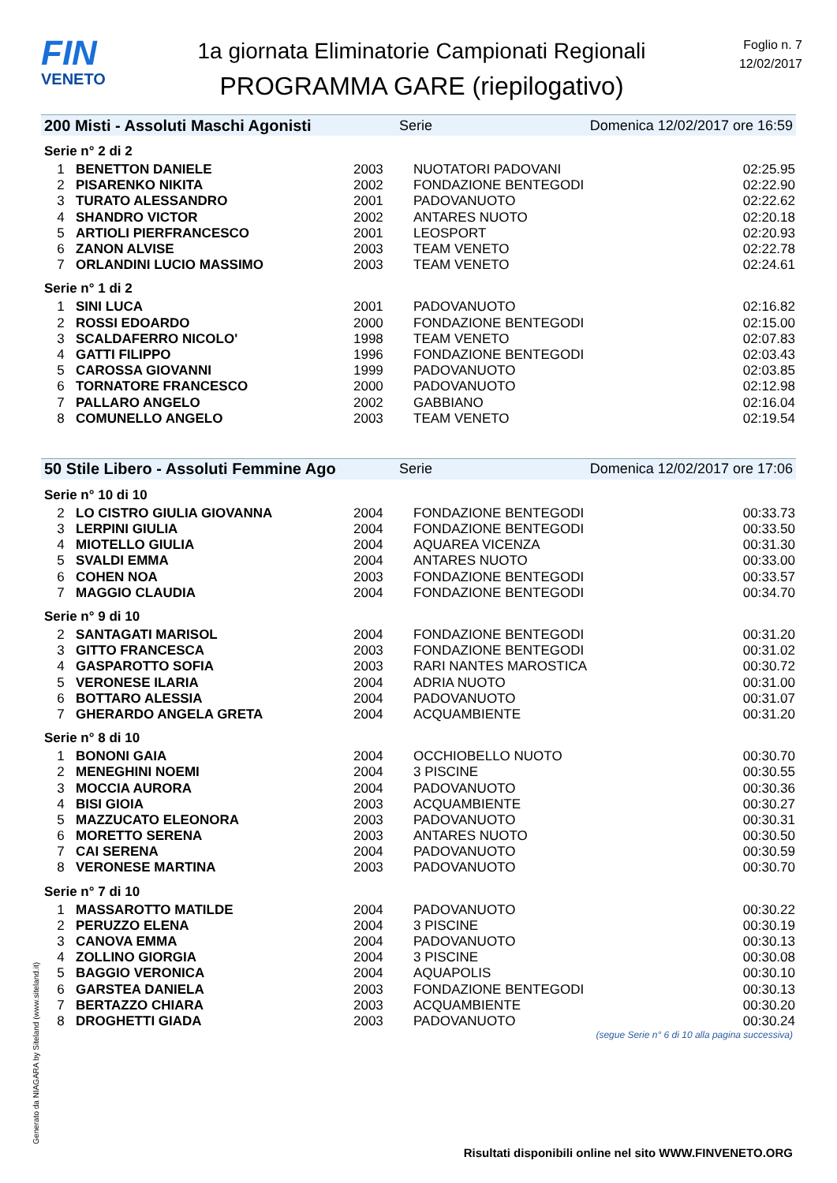FIN
VENETO
1a giornata Eliminatorie Campionati Regionali
PROGRAMMA GARE (riepilogativo)
Foglio n. 7
12/02/2017
200 Misti - Assoluti Maschi Agonisti Serie Domenica 12/02/2017 ore 16:59
Serie n° 2 di 2
| 1 | BENETTON DANIELE | 2003 | NUOTATORI PADOVANI | 02:25.95 |
| 2 | PISARENKO NIKITA | 2002 | FONDAZIONE BENTEGODI | 02:22.90 |
| 3 | TURATO ALESSANDRO | 2001 | PADOVANUOTO | 02:22.62 |
| 4 | SHANDRO VICTOR | 2002 | ANTARES NUOTO | 02:20.18 |
| 5 | ARTIOLI PIERFRANCESCO | 2001 | LEOSPORT | 02:20.93 |
| 6 | ZANON ALVISE | 2003 | TEAM VENETO | 02:22.78 |
| 7 | ORLANDINI LUCIO MASSIMO | 2003 | TEAM VENETO | 02:24.61 |
Serie n° 1 di 2
| 1 | SINI LUCA | 2001 | PADOVANUOTO | 02:16.82 |
| 2 | ROSSI EDOARDO | 2000 | FONDAZIONE BENTEGODI | 02:15.00 |
| 3 | SCALDAFERRO NICOLO' | 1998 | TEAM VENETO | 02:07.83 |
| 4 | GATTI FILIPPO | 1996 | FONDAZIONE BENTEGODI | 02:03.43 |
| 5 | CAROSSA GIOVANNI | 1999 | PADOVANUOTO | 02:03.85 |
| 6 | TORNATORE FRANCESCO | 2000 | PADOVANUOTO | 02:12.98 |
| 7 | PALLARO ANGELO | 2002 | GABBIANO | 02:16.04 |
| 8 | COMUNELLO ANGELO | 2003 | TEAM VENETO | 02:19.54 |
50 Stile Libero - Assoluti Femmine Ago Serie Domenica 12/02/2017 ore 17:06
Serie n° 10 di 10
| 2 | LO CISTRO GIULIA GIOVANNA | 2004 | FONDAZIONE BENTEGODI | 00:33.73 |
| 3 | LERPINI GIULIA | 2004 | FONDAZIONE BENTEGODI | 00:33.50 |
| 4 | MIOTELLO GIULIA | 2004 | AQUAREA VICENZA | 00:31.30 |
| 5 | SVALDI EMMA | 2004 | ANTARES NUOTO | 00:33.00 |
| 6 | COHEN NOA | 2003 | FONDAZIONE BENTEGODI | 00:33.57 |
| 7 | MAGGIO CLAUDIA | 2004 | FONDAZIONE BENTEGODI | 00:34.70 |
Serie n° 9 di 10
| 2 | SANTAGATI MARISOL | 2004 | FONDAZIONE BENTEGODI | 00:31.20 |
| 3 | GITTO FRANCESCA | 2003 | FONDAZIONE BENTEGODI | 00:31.02 |
| 4 | GASPAROTTO SOFIA | 2003 | RARI NANTES MAROSTICA | 00:30.72 |
| 5 | VERONESE ILARIA | 2004 | ADRIA NUOTO | 00:31.00 |
| 6 | BOTTARO ALESSIA | 2004 | PADOVANUOTO | 00:31.07 |
| 7 | GHERARDO ANGELA GRETA | 2004 | ACQUAMBIENTE | 00:31.20 |
Serie n° 8 di 10
| 1 | BONONI GAIA | 2004 | OCCHIOBELLO NUOTO | 00:30.70 |
| 2 | MENEGHINI NOEMI | 2004 | 3 PISCINE | 00:30.55 |
| 3 | MOCCIA AURORA | 2004 | PADOVANUOTO | 00:30.36 |
| 4 | BISI GIOIA | 2003 | ACQUAMBIENTE | 00:30.27 |
| 5 | MAZZUCATO ELEONORA | 2003 | PADOVANUOTO | 00:30.31 |
| 6 | MORETTO SERENA | 2003 | ANTARES NUOTO | 00:30.50 |
| 7 | CAI SERENA | 2004 | PADOVANUOTO | 00:30.59 |
| 8 | VERONESE MARTINA | 2003 | PADOVANUOTO | 00:30.70 |
Serie n° 7 di 10
| 1 | MASSAROTTO MATILDE | 2004 | PADOVANUOTO | 00:30.22 |
| 2 | PERUZZO ELENA | 2004 | 3 PISCINE | 00:30.19 |
| 3 | CANOVA EMMA | 2004 | PADOVANUOTO | 00:30.13 |
| 4 | ZOLLINO GIORGIA | 2004 | 3 PISCINE | 00:30.08 |
| 5 | BAGGIO VERONICA | 2004 | AQUAPOLIS | 00:30.10 |
| 6 | GARSTEA DANIELA | 2003 | FONDAZIONE BENTEGODI | 00:30.13 |
| 7 | BERTAZZO CHIARA | 2003 | ACQUAMBIENTE | 00:30.20 |
| 8 | DROGHETTI GIADA | 2003 | PADOVANUOTO | 00:30.24 |
(segue Serie n° 6 di 10 alla pagina successiva)
Generato da NIAGARA by Siteland (www.siteland.it)
Risultati disponibili online nel sito WWW.FINVENETO.ORG